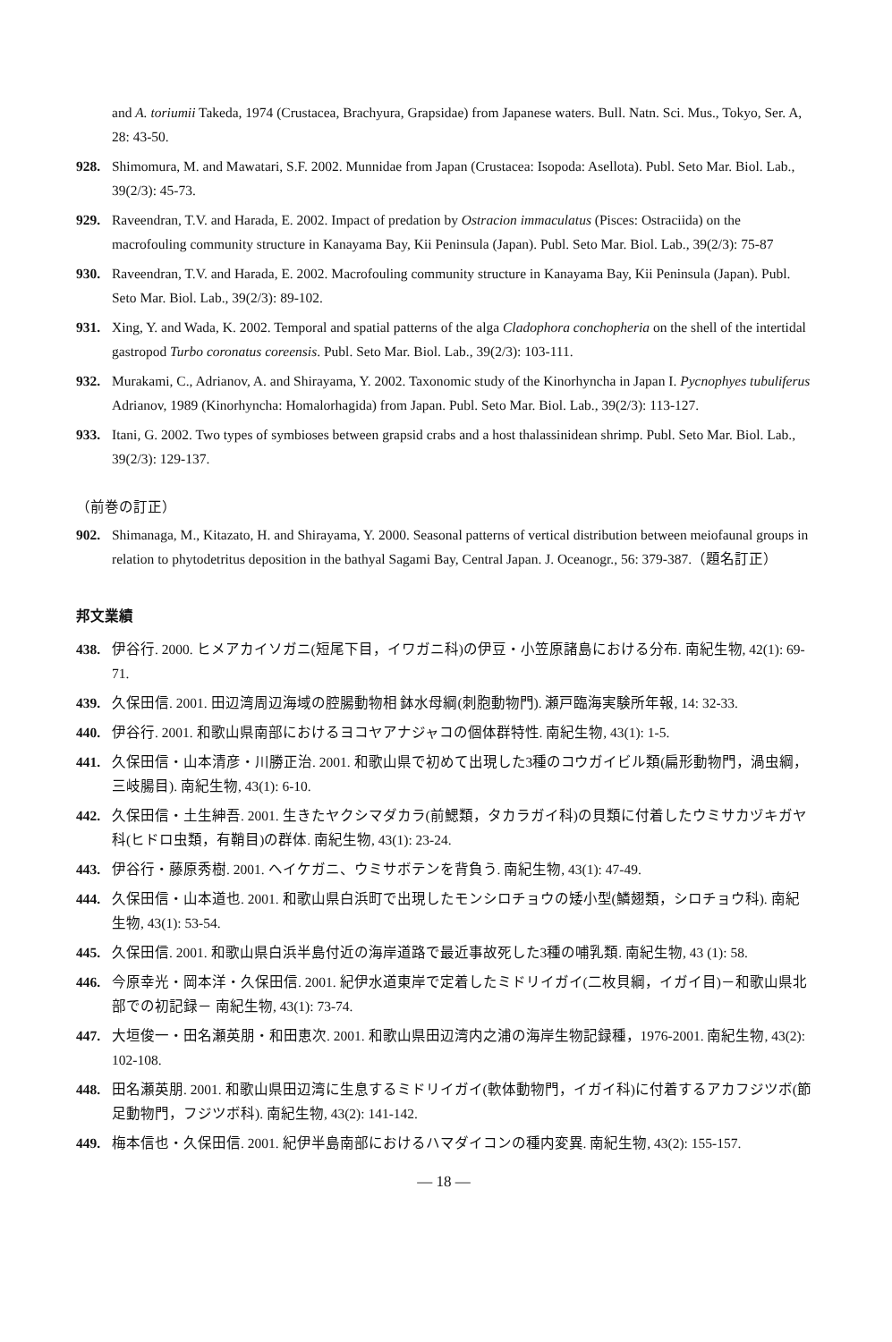and A. toriumii Takeda, 1974 (Crustacea, Brachyura, Grapsidae) from Japanese waters. Bull. Natn. Sci. Mus., Tokyo, Ser. A, 28: 43-50.
928. Shimomura, M. and Mawatari, S.F. 2002. Munnidae from Japan (Crustacea: Isopoda: Asellota). Publ. Seto Mar. Biol. Lab., 39(2/3): 45-73.
929. Raveendran, T.V. and Harada, E. 2002. Impact of predation by Ostracion immaculatus (Pisces: Ostraciida) on the macrofouling community structure in Kanayama Bay, Kii Peninsula (Japan). Publ. Seto Mar. Biol. Lab., 39(2/3): 75-87
930. Raveendran, T.V. and Harada, E. 2002. Macrofouling community structure in Kanayama Bay, Kii Peninsula (Japan). Publ. Seto Mar. Biol. Lab., 39(2/3): 89-102.
931. Xing, Y. and Wada, K. 2002. Temporal and spatial patterns of the alga Cladophora conchopheria on the shell of the intertidal gastropod Turbo coronatus coreensis. Publ. Seto Mar. Biol. Lab., 39(2/3): 103-111.
932. Murakami, C., Adrianov, A. and Shirayama, Y. 2002. Taxonomic study of the Kinorhyncha in Japan I. Pycnophyes tubuliferus Adrianov, 1989 (Kinorhyncha: Homalorhagida) from Japan. Publ. Seto Mar. Biol. Lab., 39(2/3): 113-127.
933. Itani, G. 2002. Two types of symbioses between grapsid crabs and a host thalassinidean shrimp. Publ. Seto Mar. Biol. Lab., 39(2/3): 129-137.
（前巻の訂正）
902. Shimanaga, M., Kitazato, H. and Shirayama, Y. 2000. Seasonal patterns of vertical distribution between meiofaunal groups in relation to phytodetritus deposition in the bathyal Sagami Bay, Central Japan. J. Oceanogr., 56: 379-387.（題名訂正）
邦文業績
438. 伊谷行. 2000. ヒメアカイソガニ(短尾下目，イワガニ科)の伊豆・小笠原諸島における分布. 南紀生物, 42(1): 69-71.
439. 久保田信. 2001. 田辺湾周辺海域の腔腸動物相 鉢水母綱(刺胞動物門). 瀬戸臨海実験所年報, 14: 32-33.
440. 伊谷行. 2001. 和歌山県南部におけるヨコヤアナジャコの個体群特性. 南紀生物, 43(1): 1-5.
441. 久保田信・山本清彦・川勝正治. 2001. 和歌山県で初めて出現した3種のコウガイビル類(扁形動物門，渦虫綱，三岐腸目). 南紀生物, 43(1): 6-10.
442. 久保田信・土生紳吾. 2001. 生きたヤクシマダカラ(前鰓類，タカラガイ科)の貝類に付着したウミサカヅキガヤ科(ヒドロ虫類，有鞘目)の群体. 南紀生物, 43(1): 23-24.
443. 伊谷行・藤原秀樹. 2001. ヘイケガニ、ウミサボテンを背負う. 南紀生物, 43(1): 47-49.
444. 久保田信・山本道也. 2001. 和歌山県白浜町で出現したモンシロチョウの矮小型(鱗翅類，シロチョウ科). 南紀生物, 43(1): 53-54.
445. 久保田信. 2001. 和歌山県白浜半島付近の海岸道路で最近事故死した3種の哺乳類. 南紀生物, 43 (1): 58.
446. 今原幸光・岡本洋・久保田信. 2001. 紀伊水道東岸で定着したミドリイガイ(二枚貝綱，イガイ目)－和歌山県北部での初記録－ 南紀生物, 43(1): 73-74.
447. 大垣俊一・田名瀬英朋・和田恵次. 2001. 和歌山県田辺湾内之浦の海岸生物記録種，1976-2001. 南紀生物, 43(2): 102-108.
448. 田名瀬英朋. 2001. 和歌山県田辺湾に生息するミドリイガイ(軟体動物門，イガイ科)に付着するアカフジツボ(節足動物門，フジツボ科). 南紀生物, 43(2): 141-142.
449. 梅本信也・久保田信. 2001. 紀伊半島南部におけるハマダイコンの種内変異. 南紀生物, 43(2): 155-157.
— 18 —